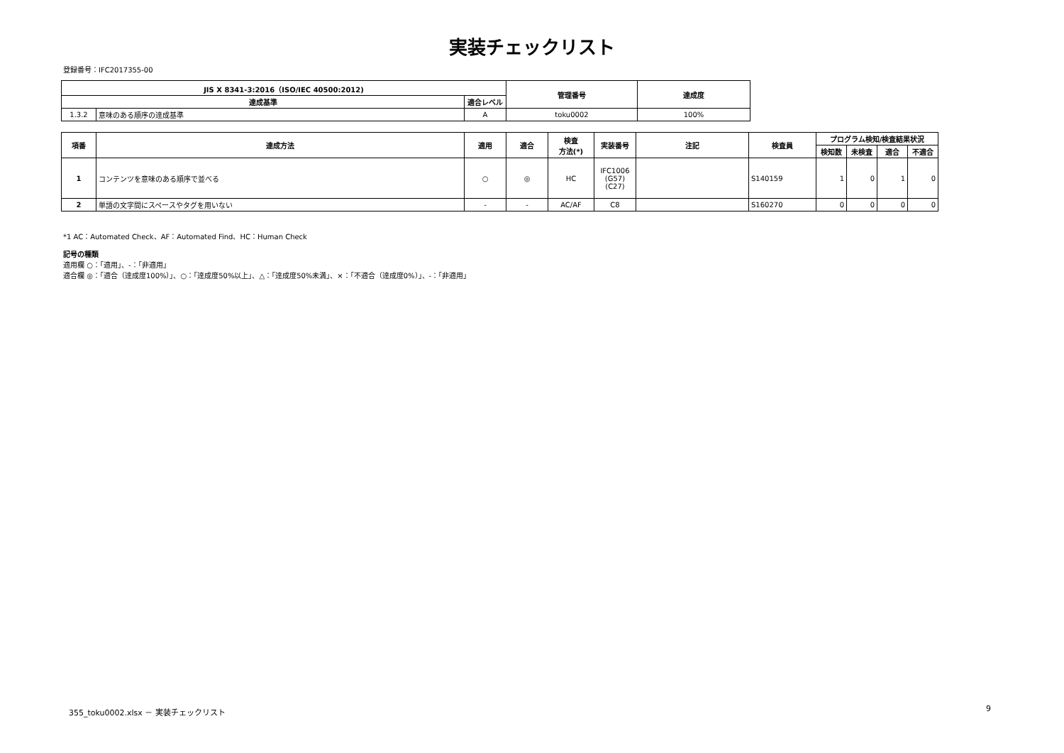実装チェックリスト
登録番号：IFC2017355-00
| JIS X 8341-3:2016（ISO/IEC 40500:2012) | | | 管理番号 | 達成度 |
| --- | --- | --- | --- | --- |
| 達成基準 | | 適合レベル | | |
| 1.3.2 | 意味のある順序の達成基準 | A | toku0002 | 100% |
| 項番 | 達成方法 | 適用 | 適合 | 検査 方法(*) | 実装番号 | 注記 | 検査員 | プログラム検知/検査結果状況 | | | |
| --- | --- | --- | --- | --- | --- | --- | --- | --- | --- | --- | --- |
| | | | | | | | | 検知数 | 未検査 | 適合 | 不適合 |
| 1 | コンテンツを意味のある順序で並べる | ○ | ◎ | HC | IFC1006 (G57) (C27) | | S140159 | 1 | 0 | 1 | 0 |
| 2 | 単語の文字間にスペースやタグを用いない | - | - | AC/AF | C8 | | S160270 | 0 | 0 | 0 | 0 |
*1 AC：Automated Check、AF：Automated Find、HC：Human Check
記号の種類
適用欄 ○：「適用」、-：「非適用」
適合欄 ◎：「適合（達成度100%）」、○：「達成度50%以上」、△：「達成度50%未満」、×：「不適合（達成度0%）」、-：「非適用」
355_toku0002.xlsx － 実装チェックリスト
9